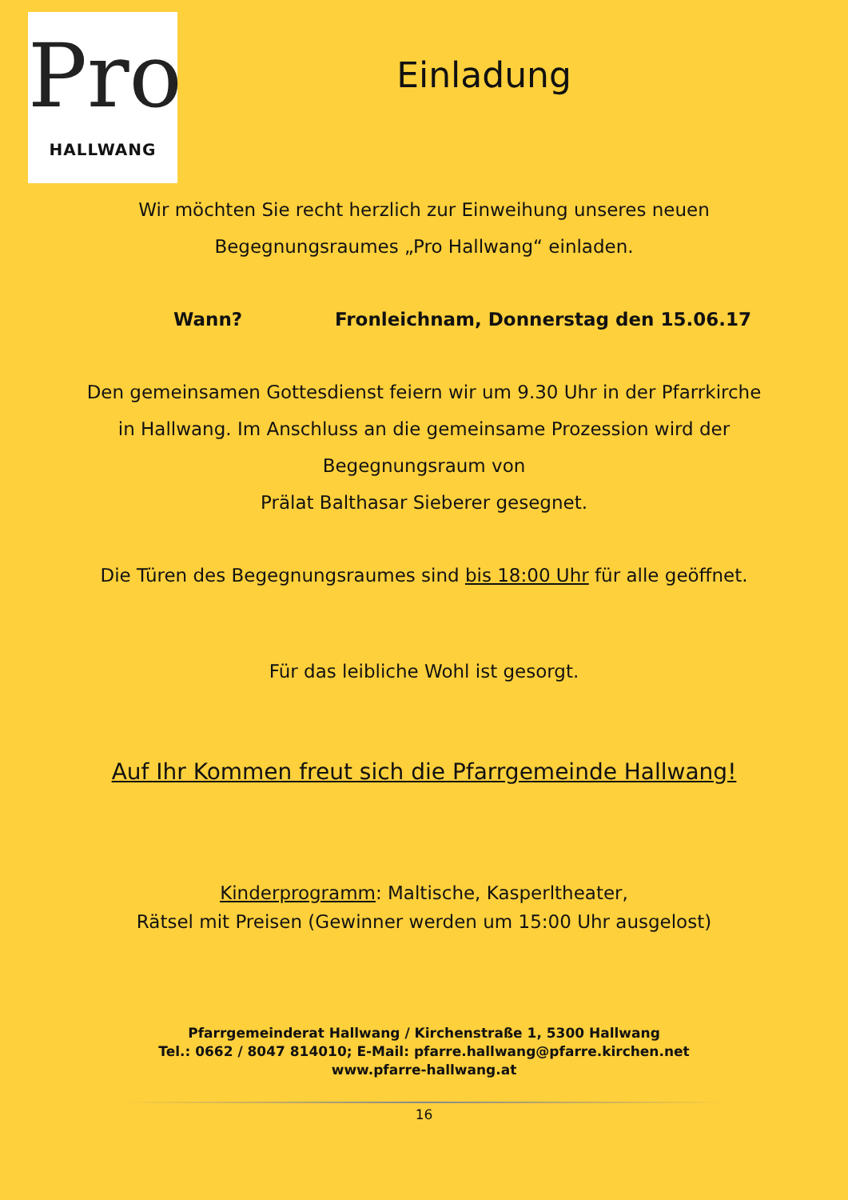Pro
HALLWANG
Einladung
Wir möchten Sie recht herzlich zur Einweihung unseres neuen
Begegnungsraumes „Pro Hallwang“ einladen.
Wann? Fronleichnam, Donnerstag den 15.06.17
Den gemeinsamen Gottesdienst feiern wir um 9.30 Uhr in der Pfarrkirche
in Hallwang. Im Anschluss an die gemeinsame Prozession wird der
Begegnungsraum von
Prälat Balthasar Sieberer gesegnet.
Die Türen des Begegnungsraumes sind bis 18:00 Uhr für alle geöffnet.
Für das leibliche Wohl ist gesorgt.
Auf Ihr Kommen freut sich die Pfarrgemeinde Hallwang!
Kinderprogramm: Maltische, Kasperltheater,
Rätsel mit Preisen (Gewinner werden um 15:00 Uhr ausgelost)
Pfarrgemeinderat Hallwang / Kirchenstraße 1, 5300 Hallwang
Tel.: 0662 / 8047 814010; E-Mail: pfarre.hallwang@pfarre.kirchen.net
www.pfarre-hallwang.at
16